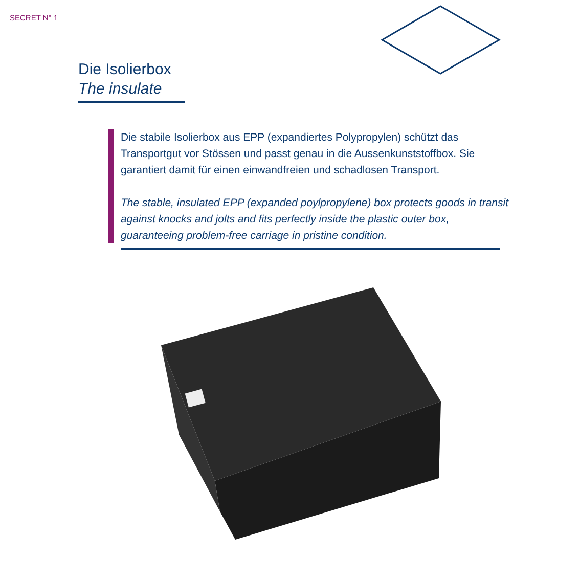SECRET N° 1
Die Isolierbox
The insulate
Die stabile Isolierbox aus EPP (expandiertes Polypropylen) schützt das Transportgut vor Stössen und passt genau in die Aussenkunststoffbox. Sie garantiert damit für einen einwandfreien und schadlosen Transport.
The stable, insulated EPP (expanded poylpropylene) box protects goods in transit against knocks and jolts and fits perfectly inside the plastic outer box, guaranteeing problem-free carriage in pristine condition.